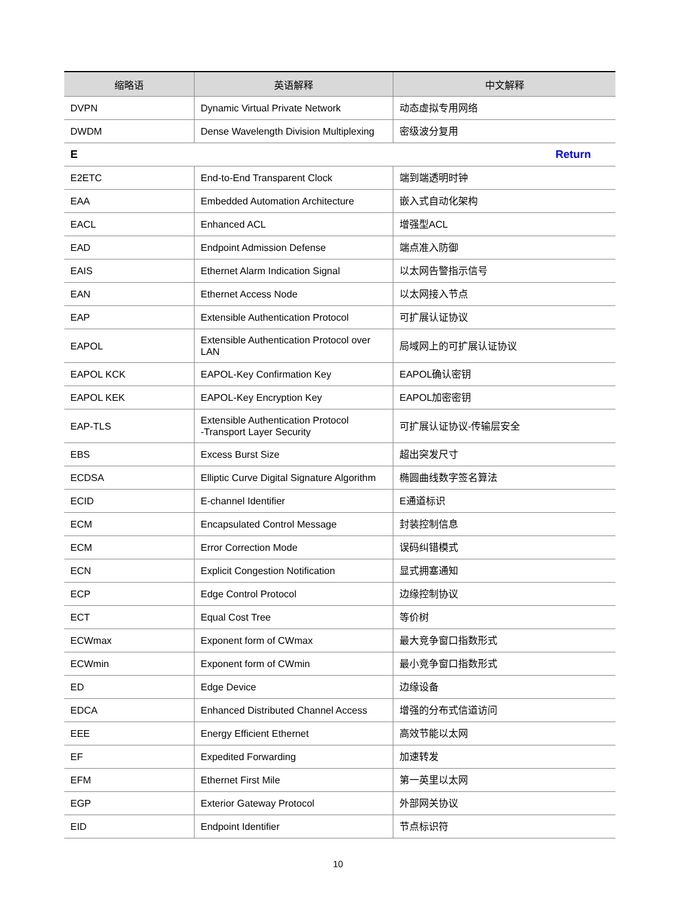| 缩略语 | 英语解释 | 中文解释 |
| --- | --- | --- |
| DVPN | Dynamic Virtual Private Network | 动态虚拟专用网络 |
| DWDM | Dense Wavelength Division Multiplexing | 密级波分复用 |
| E Return | | |
| E2ETC | End-to-End Transparent Clock | 端到端透明时钟 |
| EAA | Embedded Automation Architecture | 嵌入式自动化架构 |
| EACL | Enhanced ACL | 增强型ACL |
| EAD | Endpoint Admission Defense | 端点准入防御 |
| EAIS | Ethernet Alarm Indication Signal | 以太网告警指示信号 |
| EAN | Ethernet Access Node | 以太网接入节点 |
| EAP | Extensible Authentication Protocol | 可扩展认证协议 |
| EAPOL | Extensible Authentication Protocol over LAN | 局域网上的可扩展认证协议 |
| EAPOL KCK | EAPOL-Key Confirmation Key | EAPOL确认密钥 |
| EAPOL KEK | EAPOL-Key Encryption Key | EAPOL加密密钥 |
| EAP-TLS | Extensible Authentication Protocol -Transport Layer Security | 可扩展认证协议-传输层安全 |
| EBS | Excess Burst Size | 超出突发尺寸 |
| ECDSA | Elliptic Curve Digital Signature Algorithm | 椭圆曲线数字签名算法 |
| ECID | E-channel Identifier | E通道标识 |
| ECM | Encapsulated Control Message | 封装控制信息 |
| ECM | Error Correction Mode | 误码纠错模式 |
| ECN | Explicit Congestion Notification | 显式拥塞通知 |
| ECP | Edge Control Protocol | 边缘控制协议 |
| ECT | Equal Cost Tree | 等价树 |
| ECWmax | Exponent form of CWmax | 最大竞争窗口指数形式 |
| ECWmin | Exponent form of CWmin | 最小竞争窗口指数形式 |
| ED | Edge Device | 边缘设备 |
| EDCA | Enhanced Distributed Channel Access | 增强的分布式信道访问 |
| EEE | Energy Efficient Ethernet | 高效节能以太网 |
| EF | Expedited Forwarding | 加速转发 |
| EFM | Ethernet First Mile | 第一英里以太网 |
| EGP | Exterior Gateway Protocol | 外部网关协议 |
| EID | Endpoint Identifier | 节点标识符 |
10